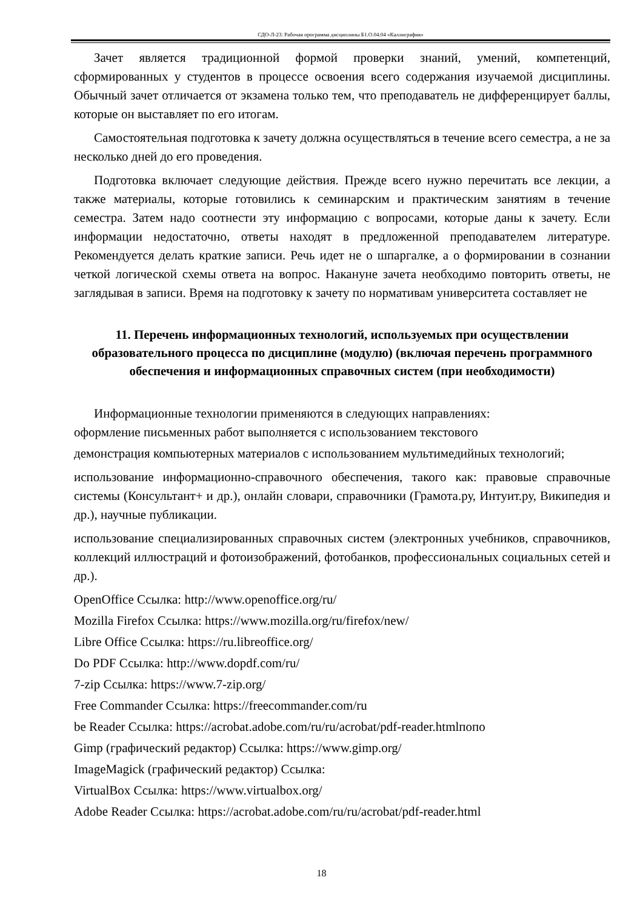СДО-Л-23: Рабочая программа дисциплины Б1.О.04.04 «Каллиграфия»
Зачет является традиционной формой проверки знаний, умений, компетенций, сформированных у студентов в процессе освоения всего содержания изучаемой дисциплины. Обычный зачет отличается от экзамена только тем, что преподаватель не дифференцирует баллы, которые он выставляет по его итогам.
Самостоятельная подготовка к зачету должна осуществляться в течение всего семестра, а не за несколько дней до его проведения.
Подготовка включает следующие действия. Прежде всего нужно перечитать все лекции, а также материалы, которые готовились к семинарским и практическим занятиям в течение семестра. Затем надо соотнести эту информацию с вопросами, которые даны к зачету. Если информации недостаточно, ответы находят в предложенной преподавателем литературе. Рекомендуется делать краткие записи. Речь идет не о шпаргалке, а о формировании в сознании четкой логической схемы ответа на вопрос. Накануне зачета необходимо повторить ответы, не заглядывая в записи. Время на подготовку к зачету по нормативам университета составляет не
11. Перечень информационных технологий, используемых при осуществлении образовательного процесса по дисциплине (модулю) (включая перечень программного обеспечения и информационных справочных систем (при необходимости)
Информационные технологии применяются в следующих направлениях:
оформление письменных работ выполняется с использованием текстового
демонстрация компьютерных материалов с использованием мультимедийных технологий;
использование информационно-справочного обеспечения, такого как: правовые справочные системы (Консультант+ и др.), онлайн словари, справочники (Грамота.ру, Интуит.ру, Википедия и др.), научные публикации.
использование специализированных справочных систем (электронных учебников, справочников, коллекций иллюстраций и фотоизображений, фотобанков, профессиональных социальных сетей и др.).
OpenOffice Ссылка: http://www.openoffice.org/ru/
Mozilla Firefox Ссылка: https://www.mozilla.org/ru/firefox/new/
Libre Office Ссылка: https://ru.libreoffice.org/
Do PDF Ссылка: http://www.dopdf.com/ru/
7-zip Ссылка: https://www.7-zip.org/
Free Commander Ссылка: https://freecommander.com/ru
be Reader Ссылка: https://acrobat.adobe.com/ru/ru/acrobat/pdf-reader.htmlпопо
Gimp (графический редактор) Ссылка: https://www.gimp.org/
ImageMagick (графический редактор) Ссылка:
VirtualBox Ссылка: https://www.virtualbox.org/
Adobe Reader Ссылка: https://acrobat.adobe.com/ru/ru/acrobat/pdf-reader.html
18